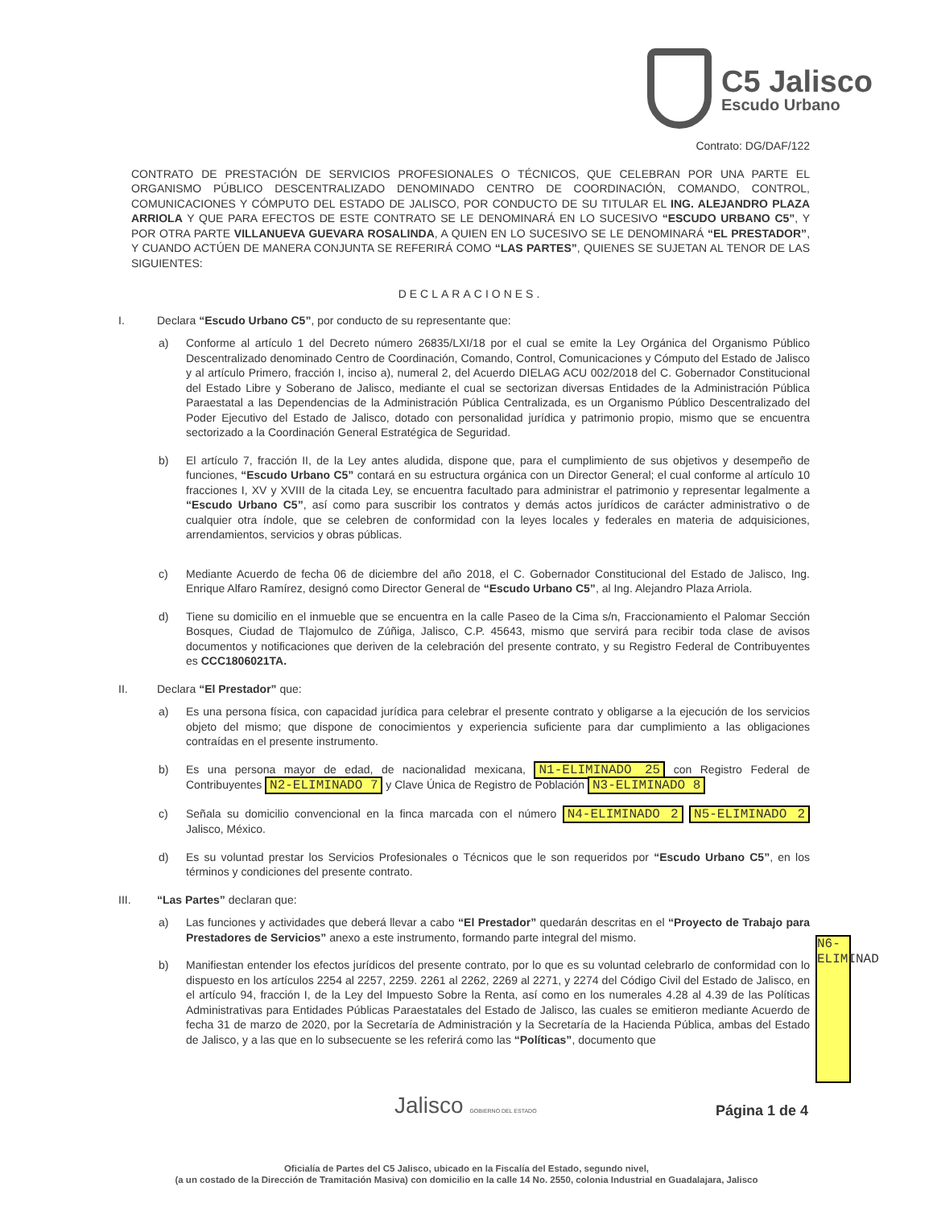C5 Jalisco
Escudo Urbano
Contrato: DG/DAF/122
CONTRATO DE PRESTACIÓN DE SERVICIOS PROFESIONALES O TÉCNICOS, QUE CELEBRAN POR UNA PARTE EL ORGANISMO PÚBLICO DESCENTRALIZADO DENOMINADO CENTRO DE COORDINACIÓN, COMANDO, CONTROL, COMUNICACIONES Y CÓMPUTO DEL ESTADO DE JALISCO, POR CONDUCTO DE SU TITULAR EL ING. ALEJANDRO PLAZA ARRIOLA Y QUE PARA EFECTOS DE ESTE CONTRATO SE LE DENOMINARÁ EN LO SUCESIVO “ESCUDO URBANO C5”, Y POR OTRA PARTE VILLANUEVA GUEVARA ROSALINDA, A QUIEN EN LO SUCESIVO SE LE DENOMINARÁ “EL PRESTADOR”, Y CUANDO ACTÚEN DE MANERA CONJUNTA SE REFERIRÁ COMO “LAS PARTES”, QUIENES SE SUJETAN AL TENOR DE LAS SIGUIENTES:
DECLARACIONES.
I. Declara “Escudo Urbano C5”, por conducto de su representante que:
a) Conforme al artículo 1 del Decreto número 26835/LXI/18 por el cual se emite la Ley Orgánica del Organismo Público Descentralizado denominado Centro de Coordinación, Comando, Control, Comunicaciones y Cómputo del Estado de Jalisco y al artículo Primero, fracción I, inciso a), numeral 2, del Acuerdo DIELAG ACU 002/2018 del C. Gobernador Constitucional del Estado Libre y Soberano de Jalisco, mediante el cual se sectorizan diversas Entidades de la Administración Pública Paraestatal a las Dependencias de la Administración Pública Centralizada, es un Organismo Público Descentralizado del Poder Ejecutivo del Estado de Jalisco, dotado con personalidad jurídica y patrimonio propio, mismo que se encuentra sectorizado a la Coordinación General Estratégica de Seguridad.
b) El artículo 7, fracción II, de la Ley antes aludida, dispone que, para el cumplimiento de sus objetivos y desempeño de funciones, “Escudo Urbano C5” contará en su estructura orgánica con un Director General; el cual conforme al artículo 10 fracciones I, XV y XVIII de la citada Ley, se encuentra facultado para administrar el patrimonio y representar legalmente a “Escudo Urbano C5”, así como para suscribir los contratos y demás actos jurídicos de carácter administrativo o de cualquier otra índole, que se celebren de conformidad con la leyes locales y federales en materia de adquisiciones, arrendamientos, servicios y obras públicas.
c) Mediante Acuerdo de fecha 06 de diciembre del año 2018, el C. Gobernador Constitucional del Estado de Jalisco, Ing. Enrique Alfaro Ramírez, designó como Director General de “Escudo Urbano C5”, al Ing. Alejandro Plaza Arriola.
d) Tiene su domicilio en el inmueble que se encuentra en la calle Paseo de la Cima s/n, Fraccionamiento el Palomar Sección Bosques, Ciudad de Tlajomulco de Zúñiga, Jalisco, C.P. 45643, mismo que servirá para recibir toda clase de avisos documentos y notificaciones que deriven de la celebración del presente contrato, y su Registro Federal de Contribuyentes es CCC1806021TA.
II. Declara “El Prestador” que:
a) Es una persona física, con capacidad jurídica para celebrar el presente contrato y obligarse a la ejecución de los servicios objeto del mismo; que dispone de conocimientos y experiencia suficiente para dar cumplimiento a las obligaciones contraídas en el presente instrumento.
b) Es una persona mayor de edad, de nacionalidad mexicana, N1-ELIMINADO 25 con Registro Federal de Contribuyentes N2-ELIMINADO 7 y Clave Única de Registro de Población N3-ELIMINADO 8
c) Señala su domicilio convencional en la finca marcada con el número N4-ELIMINADO 2 N5-ELIMINADO 2 Jalisco, México.
d) Es su voluntad prestar los Servicios Profesionales o Técnicos que le son requeridos por “Escudo Urbano C5”, en los términos y condiciones del presente contrato.
III. “Las Partes” declaran que:
a) Las funciones y actividades que deberá llevar a cabo “El Prestador” quedarán descritas en el “Proyecto de Trabajo para Prestadores de Servicios” anexo a este instrumento, formando parte integral del mismo.
b) Manifiestan entender los efectos jurídicos del presente contrato, por lo que es su voluntad celebrarlo de conformidad con lo dispuesto en los artículos 2254 al 2257, 2259. 2261 al 2262, 2269 al 2271, y 2274 del Código Civil del Estado de Jalisco, en el artículo 94, fracción I, de la Ley del Impuesto Sobre la Renta, así como en los numerales 4.28 al 4.39 de las Políticas Administrativas para Entidades Públicas Paraestatales del Estado de Jalisco, las cuales se emitieron mediante Acuerdo de fecha 31 de marzo de 2020, por la Secretaría de Administración y la Secretaría de la Hacienda Pública, ambas del Estado de Jalisco, y a las que en lo subsecuente se les referirá como las “Políticas”, documento que
N6-ELIMINAD
Jalisco GOBIERNO DEL ESTADO Página 1 de 4
Oficialía de Partes del C5 Jalisco, ubicado en la Fiscalía del Estado, segundo nivel,
(a un costado de la Dirección de Tramitación Masiva) con domicilio en la calle 14 No. 2550, colonia Industrial en Guadalajara, Jalisco